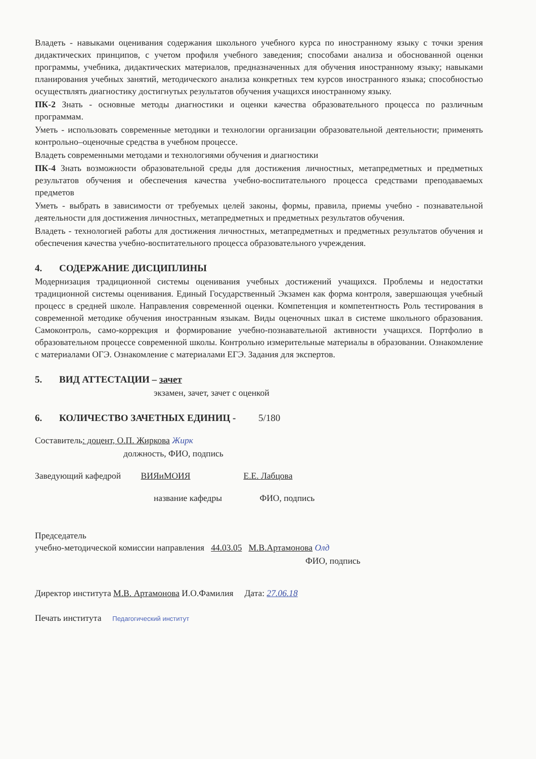Владеть - навыками оценивания содержания школьного учебного курса по иностранному языку с точки зрения дидактических принципов, с учетом профиля учебного заведения; способами анализа и обоснованной оценки программы, учебника, дидактических материалов, предназначенных для обучения иностранному языку; навыками планирования учебных занятий, методического анализа конкретных тем курсов иностранного языка; способностью осуществлять диагностику достигнутых результатов обучения учащихся иностранному языку.
ПК-2 Знать - основные методы диагностики и оценки качества образовательного процесса по различным программам.
Уметь - использовать современные методики и технологии организации образовательной деятельности; применять контрольно–оценочные средства в учебном процессе.
Владеть современными методами и технологиями обучения и диагностики
ПК-4 Знать возможности образовательной среды для достижения личностных, метапредметных и предметных результатов обучения и обеспечения качества учебно-воспитательного процесса средствами преподаваемых предметов
Уметь - выбрать в зависимости от требуемых целей законы, формы, правила, приемы учебно - познавательной деятельности для достижения личностных, метапредметных и предметных результатов обучения.
Владеть - технологией работы для достижения личностных, метапредметных и предметных результатов обучения и обеспечения качества учебно-воспитательного процесса образовательного учреждения.
4. СОДЕРЖАНИЕ ДИСЦИПЛИНЫ
Модернизация традиционной системы оценивания учебных достижений учащихся. Проблемы и недостатки традиционной системы оценивания. Единый Государственный Экзамен как форма контроля, завершающая учебный процесс в средней школе. Направления современной оценки. Компетенция и компетентность Роль тестирования в современной методике обучения иностранным языкам. Виды оценочных шкал в системе школьного образования. Самоконтроль, само-коррекция и формирование учебно-познавательной активности учащихся. Портфолио в образовательном процессе современной школы. Контрольно измерительные материалы в образовании. Ознакомление с материалами ОГЭ. Ознакомление с материалами ЕГЭ. Задания для экспертов.
5. ВИД АТТЕСТАЦИИ – зачет
экзамен, зачет, зачет с оценкой
6. КОЛИЧЕСТВО ЗАЧЕТНЫХ ЕДИНИЦ - 5/180
Составитель: доцент, О.П. Жиркова Жирк
должность, ФИО, подпись
Заведующий кафедрой ВИЯиМОИЯ Е.Е. Лабцова
название кафедры ФИО, подпись
Председатель
учебно-методической комиссии направления 44.03.05 М.В.Артамонова Олд
ФИО, подпись
Директор института М.В. Артамонова И.О.Фамилия Дата: 27.06.18
Печать института Педагогический институт